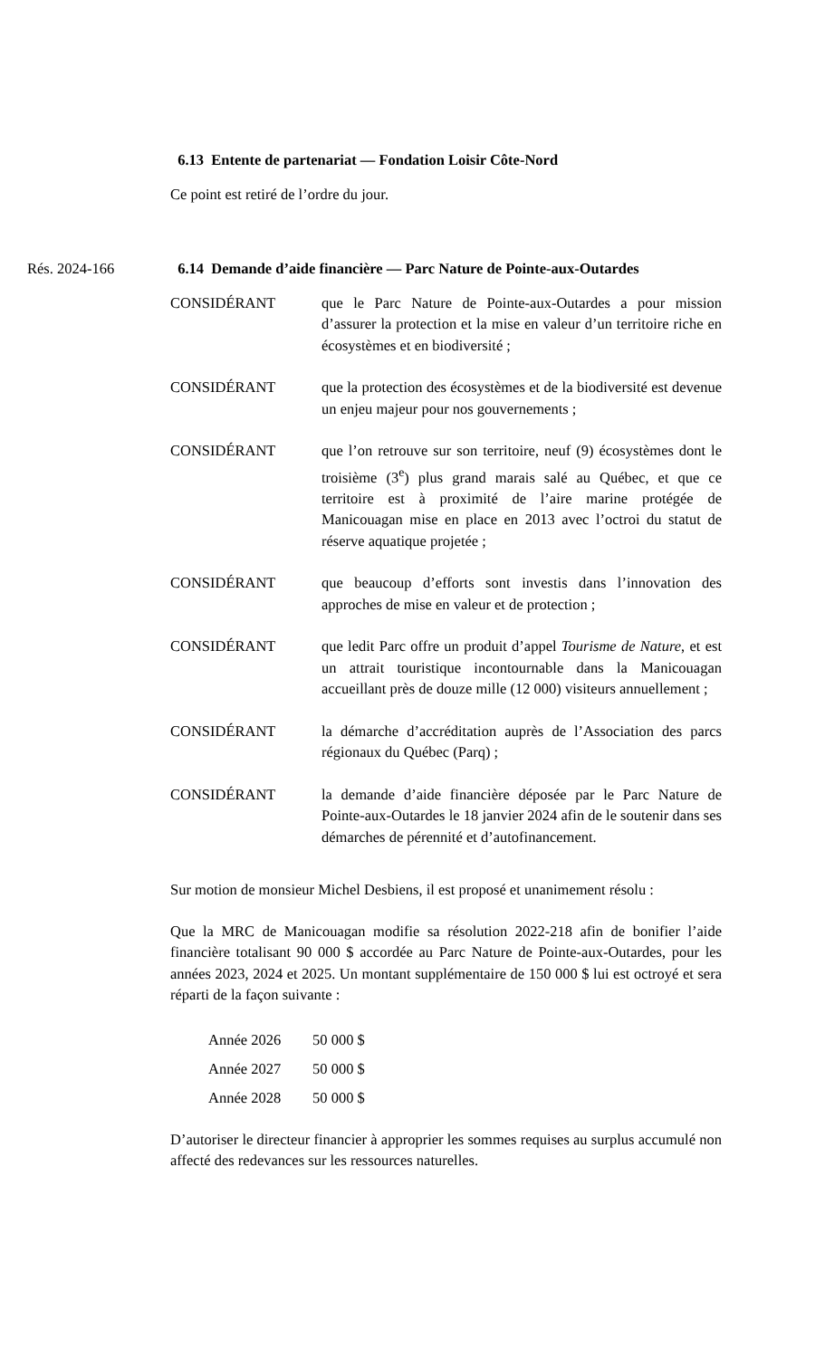6.13 Entente de partenariat — Fondation Loisir Côte-Nord
Ce point est retiré de l’ordre du jour.
Rés. 2024-166 6.14 Demande d’aide financière — Parc Nature de Pointe-aux-Outardes
CONSIDÉRANT que le Parc Nature de Pointe-aux-Outardes a pour mission d’assurer la protection et la mise en valeur d’un territoire riche en écosystèmes et en biodiversité ;
CONSIDÉRANT que la protection des écosystèmes et de la biodiversité est devenue un enjeu majeur pour nos gouvernements ;
CONSIDÉRANT que l’on retrouve sur son territoire, neuf (9) écosystèmes dont le troisième (3<sup>e</sup>) plus grand marais salé au Québec, et que ce territoire est à proximité de l’aire marine protégée de Manicouagan mise en place en 2013 avec l’octroi du statut de réserve aquatique projetée ;
CONSIDÉRANT que beaucoup d’efforts sont investis dans l’innovation des approches de mise en valeur et de protection ;
CONSIDÉRANT que ledit Parc offre un produit d’appel Tourisme de Nature, et est un attrait touristique incontournable dans la Manicouagan accueillant près de douze mille (12 000) visiteurs annuellement ;
CONSIDÉRANT la démarche d’accréditation auprès de l’Association des parcs régionaux du Québec (Parq) ;
CONSIDÉRANT la demande d’aide financière déposée par le Parc Nature de Pointe-aux-Outardes le 18 janvier 2024 afin de le soutenir dans ses démarches de pérennité et d’autofinancement.
Sur motion de monsieur Michel Desbiens, il est proposé et unanimement résolu :
Que la MRC de Manicouagan modifie sa résolution 2022-218 afin de bonifier l’aide financière totalisant 90 000 $ accordée au Parc Nature de Pointe-aux-Outardes, pour les années 2023, 2024 et 2025. Un montant supplémentaire de 150 000 $ lui est octroyé et sera réparti de la façon suivante :
Année 2026 50 000 $
Année 2027 50 000 $
Année 2028 50 000 $
D’autoriser le directeur financier à approprier les sommes requises au surplus accumulé non affecté des redevances sur les ressources naturelles.